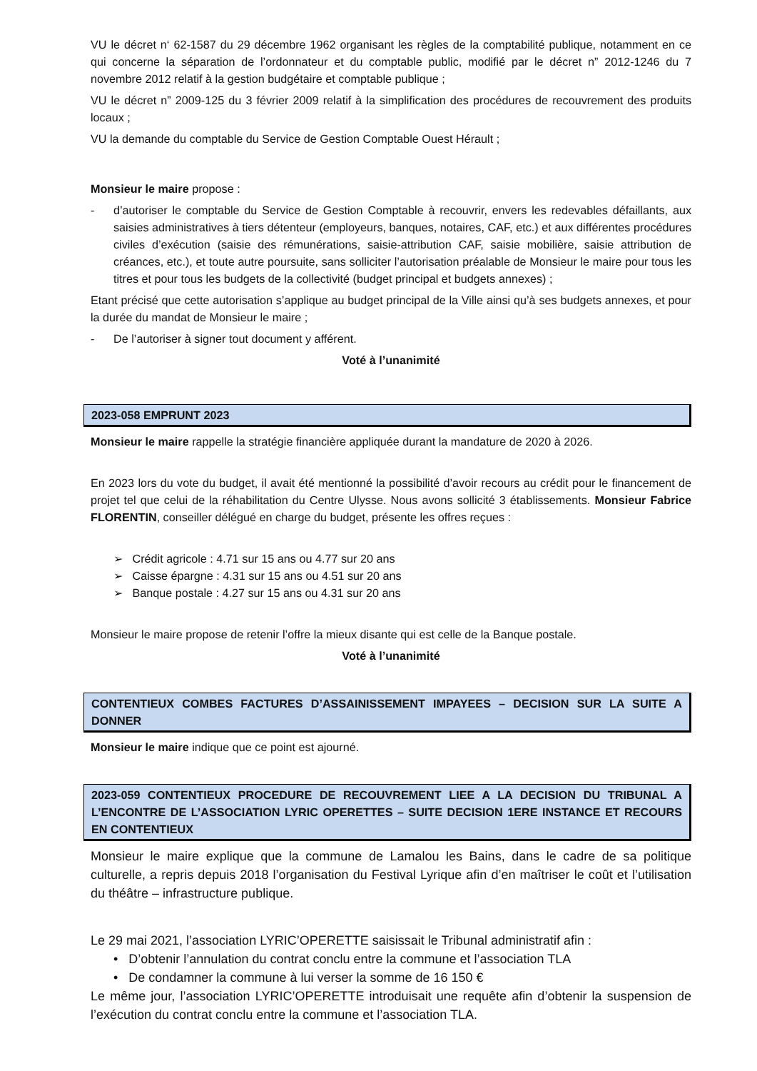VU le décret n‘ 62-1587 du 29 décembre 1962 organisant les règles de la comptabilité publique, notamment en ce qui concerne la séparation de l’ordonnateur et du comptable public, modifié par le décret n” 2012-1246 du 7 novembre 2012 relatif à la gestion budgétaire et comptable publique ;
VU le décret n” 2009-125 du 3 février 2009 relatif à la simplification des procédures de recouvrement des produits locaux ;
VU la demande du comptable du Service de Gestion Comptable Ouest Hérault ;
Monsieur le maire propose :
- d’autoriser le comptable du Service de Gestion Comptable à recouvrir, envers les redevables défaillants, aux saisies administratives à tiers détenteur (employeurs, banques, notaires, CAF, etc.) et aux différentes procédures civiles d’exécution (saisie des rémunérations, saisie-attribution CAF, saisie mobilière, saisie attribution de créances, etc.), et toute autre poursuite, sans solliciter l’autorisation préalable de Monsieur le maire pour tous les titres et pour tous les budgets de la collectivité (budget principal et budgets annexes) ;
Etant précisé que cette autorisation s’applique au budget principal de la Ville ainsi qu’à ses budgets annexes, et pour la durée du mandat de Monsieur le maire ;
- De l’autoriser à signer tout document y afférent.
Voté à l’unanimité
2023-058 EMPRUNT 2023
Monsieur le maire rappelle la stratégie financière appliquée durant la mandature de 2020 à 2026.
En 2023 lors du vote du budget, il avait été mentionné la possibilité d’avoir recours au crédit pour le financement de projet tel que celui de la réhabilitation du Centre Ulysse. Nous avons sollicité 3 établissements. Monsieur Fabrice FLORENTIN, conseiller délégué en charge du budget, présente les offres reçues :
➢ Crédit agricole : 4.71 sur 15 ans ou 4.77 sur 20 ans
➢ Caisse épargne : 4.31 sur 15 ans ou 4.51 sur 20 ans
➢ Banque postale : 4.27 sur 15 ans ou 4.31 sur 20 ans
Monsieur le maire propose de retenir l’offre la mieux disante qui est celle de la Banque postale.
Voté à l’unanimité
CONTENTIEUX COMBES FACTURES D’ASSAINISSEMENT IMPAYEES – DECISION SUR LA SUITE A DONNER
Monsieur le maire indique que ce point est ajourné.
2023-059 CONTENTIEUX PROCEDURE DE RECOUVREMENT LIEE A LA DECISION DU TRIBUNAL A L’ENCONTRE DE L’ASSOCIATION LYRIC OPERETTES – SUITE DECISION 1ERE INSTANCE ET RECOURS EN CONTENTIEUX
Monsieur le maire explique que la commune de Lamalou les Bains, dans le cadre de sa politique culturelle, a repris depuis 2018 l’organisation du Festival Lyrique afin d’en maîtriser le coût et l’utilisation du théâtre – infrastructure publique.
Le 29 mai 2021, l’association LYRIC’OPERETTE saisissait le Tribunal administratif afin :
• D’obtenir l’annulation du contrat conclu entre la commune et l’association TLA
• De condamner la commune à lui verser la somme de 16 150 €
Le même jour, l’association LYRIC’OPERETTE introduisait une requête afin d’obtenir la suspension de l’exécution du contrat conclu entre la commune et l’association TLA.